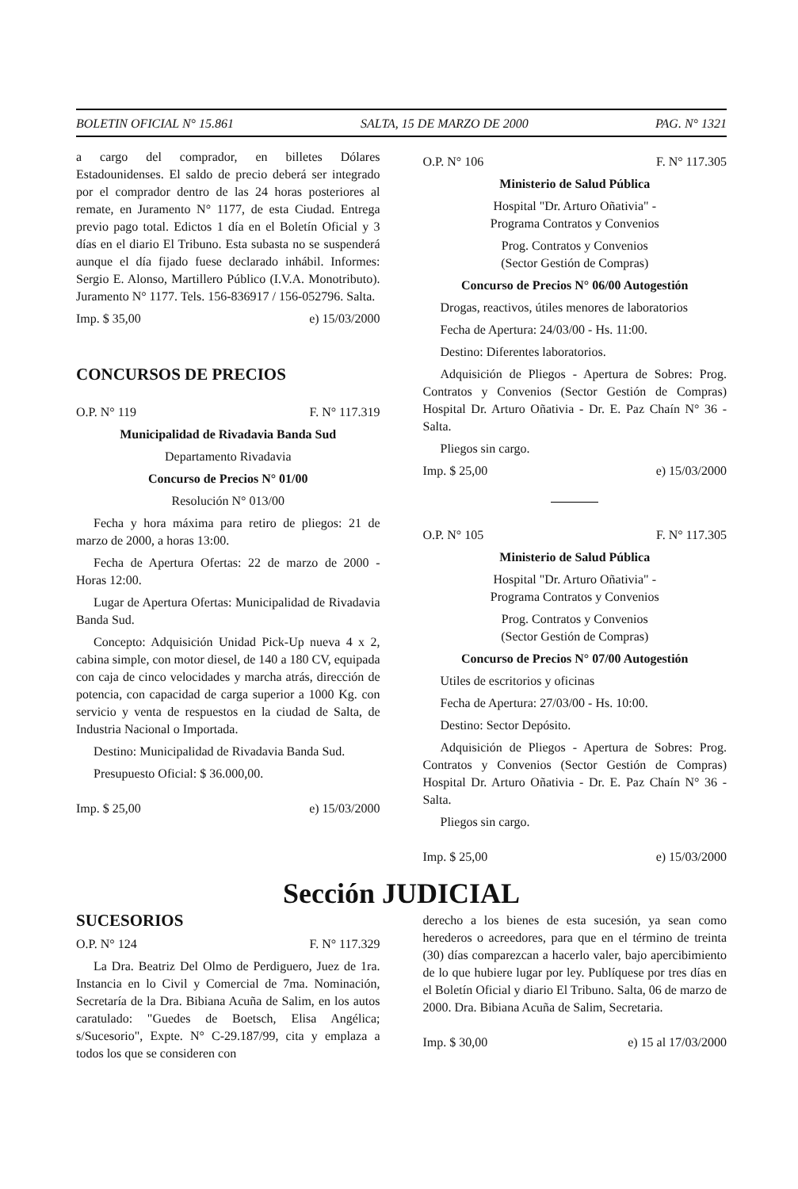BOLETIN OFICIAL N° 15.861 SALTA, 15 DE MARZO DE 2000 PAG. N° 1321
a cargo del comprador, en billetes Dólares Estadounidenses. El saldo de precio deberá ser integrado por el comprador dentro de las 24 horas posteriores al remate, en Juramento N° 1177, de esta Ciudad. Entrega previo pago total. Edictos 1 día en el Boletín Oficial y 3 días en el diario El Tribuno. Esta subasta no se suspenderá aunque el día fijado fuese declarado inhábil. Informes: Sergio E. Alonso, Martillero Público (I.V.A. Monotributo). Juramento N° 1177. Tels. 156-836917 / 156-052796. Salta.
Imp. $ 35,00 e) 15/03/2000
CONCURSOS DE PRECIOS
O.P. N° 119 F. N° 117.319
Municipalidad de Rivadavia Banda Sud
Departamento Rivadavia
Concurso de Precios N° 01/00
Resolución N° 013/00
Fecha y hora máxima para retiro de pliegos: 21 de marzo de 2000, a horas 13:00.
Fecha de Apertura Ofertas: 22 de marzo de 2000 - Horas 12:00.
Lugar de Apertura Ofertas: Municipalidad de Rivadavia Banda Sud.
Concepto: Adquisición Unidad Pick-Up nueva 4 x 2, cabina simple, con motor diesel, de 140 a 180 CV, equipada con caja de cinco velocidades y marcha atrás, dirección de potencia, con capacidad de carga superior a 1000 Kg. con servicio y venta de respuestos en la ciudad de Salta, de Industria Nacional o Importada.
Destino: Municipalidad de Rivadavia Banda Sud.
Presupuesto Oficial: $ 36.000,00.
Imp. $ 25,00 e) 15/03/2000
O.P. N° 106 F. N° 117.305
Ministerio de Salud Pública
Hospital "Dr. Arturo Oñativia" -
Programa Contratos y Convenios
Prog. Contratos y Convenios
(Sector Gestión de Compras)
Concurso de Precios N° 06/00 Autogestión
Drogas, reactivos, útiles menores de laboratorios
Fecha de Apertura: 24/03/00 - Hs. 11:00.
Destino: Diferentes laboratorios.
Adquisición de Pliegos - Apertura de Sobres: Prog. Contratos y Convenios (Sector Gestión de Compras) Hospital Dr. Arturo Oñativia - Dr. E. Paz Chaín N° 36 - Salta.
Pliegos sin cargo.
Imp. $ 25,00 e) 15/03/2000
O.P. N° 105 F. N° 117.305
Ministerio de Salud Pública
Hospital "Dr. Arturo Oñativia" -
Programa Contratos y Convenios
Prog. Contratos y Convenios
(Sector Gestión de Compras)
Concurso de Precios N° 07/00 Autogestión
Utiles de escritorios y oficinas
Fecha de Apertura: 27/03/00 - Hs. 10:00.
Destino: Sector Depósito.
Adquisición de Pliegos - Apertura de Sobres: Prog. Contratos y Convenios (Sector Gestión de Compras) Hospital Dr. Arturo Oñativia - Dr. E. Paz Chaín N° 36 - Salta.
Pliegos sin cargo.
Imp. $ 25,00 e) 15/03/2000
Sección JUDICIAL
SUCESORIOS
O.P. N° 124 F. N° 117.329
La Dra. Beatriz Del Olmo de Perdiguero, Juez de 1ra. Instancia en lo Civil y Comercial de 7ma. Nominación, Secretaría de la Dra. Bibiana Acuña de Salim, en los autos caratulado: "Guedes de Boetsch, Elisa Angélica; s/Sucesorio", Expte. N° C-29.187/99, cita y emplaza a todos los que se consideren con
derecho a los bienes de esta sucesión, ya sean como herederos o acreedores, para que en el término de treinta (30) días comparezcan a hacerlo valer, bajo apercibimiento de lo que hubiere lugar por ley. Publíquese por tres días en el Boletín Oficial y diario El Tribuno. Salta, 06 de marzo de 2000. Dra. Bibiana Acuña de Salim, Secretaria.
Imp. $ 30,00 e) 15 al 17/03/2000